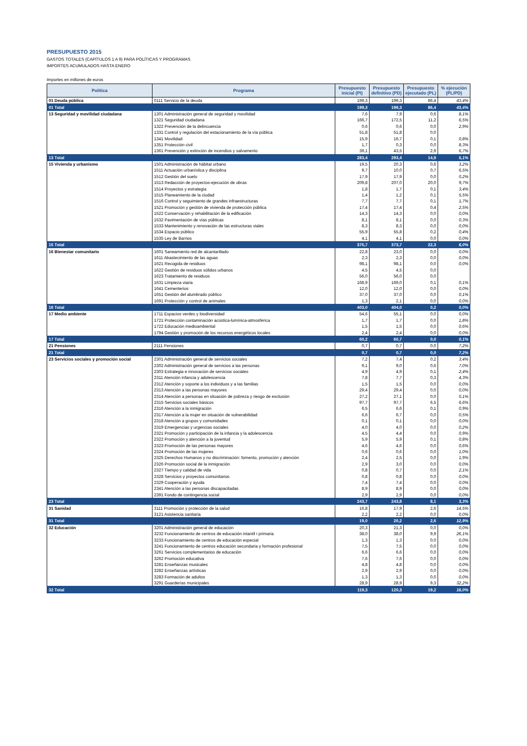PRESUPUESTO 2015
GASTOS TOTALES (CAPÍTULOS 1 A 9) PARA POLÍTICAS Y PROGRAMAS
IMPORTES ACUMULADOS HASTA ENERO
Importes en millones de euros
| Política | Programa | Presupuesto inicial (PI) | Presupuesto definitivo (PD) | Presupuesto ejecutado (PL) | % ejecución (PL/PD) |
| --- | --- | --- | --- | --- | --- |
| 01 Deuda pública | 0111 Servicio de la deuda | 199,3 | 199,3 | 86,4 | 43,4% |
| 01 Total | | 199,3 | 199,3 | 86,4 | 43,4% |
| 13 Seguridad y movilidad ciudadana | 1301 Administración general de seguridad y movilidad | 7,6 | 7,9 | 0,6 | 8,1% |
| | 1321 Seguridad ciudadana | 166,7 | 172,5 | 11,2 | 6,5% |
| | 1322 Prevención de la delincuencia | 0,6 | 0,6 | 0,0 | 2,9% |
| | 1331 Control y regulación del estacionamiento de la vía pública | 51,8 | 51,8 | 0,0 | |
| | 1341 Movilidad | 15,9 | 16,7 | 0,1 | 0,8% |
| | 1351 Protección civil | 1,7 | 0,3 | 0,0 | 8,3% |
| | 1361 Prevención y extinción de incendios y salvamento | 39,1 | 43,5 | 2,9 | 6,7% |
| 13 Total | | 283,4 | 293,4 | 14,9 | 5,1% |
| 15 Vivienda y urbanismo | 1501 Administración de hábitat urbano | 19,5 | 20,3 | 0,6 | 3,2% |
| | 1511 Actuación urbanística y disciplina | 9,7 | 10,0 | 0,7 | 6,5% |
| | 1512 Gestión del suelo | 17,9 | 17,9 | 0,0 | 0,2% |
| | 1513 Redacción de proyectos-ejecución de obras | 209,8 | 207,0 | 20,0 | 9,7% |
| | 1514 Proyectos y estrategia | 1,8 | 1,7 | 0,1 | 3,4% |
| | 1515 Planeamiento de la ciudad | 1,4 | 1,2 | 0,1 | 5,5% |
| | 1516 Control y seguimiento de grandes infraestructuras | 7,7 | 7,7 | 0,1 | 1,7% |
| | 1521 Promoción y gestión de vivienda de protección pública | 17,4 | 17,4 | 0,4 | 2,5% |
| | 1522 Conservación y rehabilitación de la edificación | 14,3 | 14,3 | 0,0 | 0,0% |
| | 1532 Pavimentación de vías públicas | 8,1 | 8,1 | 0,0 | 0,3% |
| | 1533 Mantenimiento y renovación de las estructuras viales | 8,3 | 8,3 | 0,0 | 0,0% |
| | 1534 Espacio público | 55,9 | 55,8 | 0,2 | 0,4% |
| | 1535 Ley de Barrios | 4,1 | 4,1 | 0,0 | 0,0% |
| 15 Total | | 375,7 | 373,7 | 22,3 | 6,0% |
| 16 Bienestar comunitario | 1601 Saneamiento red de alcantarillado | 22,8 | 23,0 | 0,0 | 0,0% |
| | 1611 Abastecimiento de las aguas | 2,3 | 2,3 | 0,0 | 0,0% |
| | 1621 Recogida de residuos | 98,1 | 98,1 | 0,0 | 0,0% |
| | 1622 Gestión de residuos sólidos urbanos | 4,5 | 4,5 | 0,0 | |
| | 1623 Tratamiento de residuos | 56,0 | 56,0 | 0,0 | |
| | 1631 Limpieza viaria | 168,9 | 169,0 | 0,1 | 0,1% |
| | 1641 Cementerios | 12,0 | 12,0 | 0,0 | 0,0% |
| | 1651 Gestión del alumbrado público | 37,0 | 37,0 | 0,0 | 0,1% |
| | 1691 Protección y control de animales | 1,3 | 2,1 | 0,0 | 0,0% |
| 16 Total | | 403,0 | 404,0 | 0,2 | 0,0% |
| 17 Medio ambiente | 1711 Espacios verdes y biodiversidad | 54,6 | 55,1 | 0,0 | 0,0% |
| | 1721 Protección contaminación acústica-lumínica-atmosférica | 1,7 | 1,7 | 0,0 | 1,8% |
| | 1722 Educación medioambiental | 1,5 | 1,5 | 0,0 | 0,6% |
| | 1794 Gestión y promoción de los recursos energéticos locales | 2,4 | 2,4 | 0,0 | 0,0% |
| 17 Total | | 60,2 | 60,7 | 0,0 | 0,1% |
| 21 Pensiones | 2111 Pensiones | 0,7 | 0,7 | 0,0 | 7,2% |
| 21 Total | | 0,7 | 0,7 | 0,0 | 7,2% |
| 23 Servicios sociales y promoción social | 2301 Administración general de servicios sociales | 7,2 | 7,4 | 0,2 | 3,4% |
| | 2302 Administración general de servicios a las personas | 9,1 | 9,0 | 0,6 | 7,0% |
| | 2303 Estrategia e innovación de servicios sociales | 4,9 | 4,9 | 0,1 | 2,4% |
| | 2311 Atención infancia y adolescencia | 7,8 | 7,7 | 0,3 | 4,3% |
| | 2312 Atención y soporte a los individuos y a las familias | 1,5 | 1,5 | 0,0 | 0,0% |
| | 2313 Atención a las personas mayores | 29,4 | 29,4 | 0,0 | 0,0% |
| | 2314 Atención a personas en situación de pobreza y riesgo de exclusión | 27,2 | 27,1 | 0,0 | 0,1% |
| | 2315 Servicios sociales básicos | 97,7 | 97,7 | 6,5 | 6,6% |
| | 2316 Atención a la inmigración | 6,5 | 6,6 | 0,1 | 0,9% |
| | 2317 Atención a la mujer en situación de vulnerabilidad | 6,6 | 6,7 | 0,0 | 0,5% |
| | 2318 Atención a grupos y comunidades | 0,1 | 0,1 | 0,0 | 0,0% |
| | 2319 Emergencias y urgencias sociales | 4,0 | 4,0 | 0,0 | 0,2% |
| | 2321 Promoción y participación de la infancia y la adolescencia | 4,5 | 4,4 | 0,0 | 0,9% |
| | 2322 Promoción y atención a la juventud | 5,9 | 5,9 | 0,1 | 0,8% |
| | 2323 Promoción de las personas mayores | 4,6 | 4,6 | 0,0 | 0,6% |
| | 2324 Promoción de las mujeres | 0,6 | 0,6 | 0,0 | 1,0% |
| | 2325 Derechos Humanos y no discriminación: fomento, promoción y atención | 2,4 | 2,5 | 0,0 | 1,9% |
| | 2326 Promoción social de la inmigración | 2,9 | 3,0 | 0,0 | 0,0% |
| | 2327 Tiempo y calidad de vida | 0,8 | 0,7 | 0,0 | 2,1% |
| | 2328 Servicios y proyectos comunitarios | 0,8 | 0,8 | 0,0 | 0,0% |
| | 2329 Cooperación y ayuda | 7,4 | 7,4 | 0,0 | 0,0% |
| | 2341 Atención a las personas discapacitadas | 8,9 | 8,9 | 0,0 | 0,0% |
| | 2391 Fondo de contingencia social | 2,9 | 2,9 | 0,0 | 0,0% |
| 23 Total | | 243,7 | 243,8 | 8,1 | 3,3% |
| 31 Sanidad | 3111 Promoción y protección de la salud | 16,8 | 17,9 | 2,6 | 14,5% |
| | 3121 Asistencia sanitaria | 2,2 | 2,2 | 0,0 | 0,0% |
| 31 Total | | 19,0 | 20,2 | 2,6 | 12,9% |
| 32 Educación | 3201 Administración general de educación | 20,3 | 21,3 | 0,0 | 0,0% |
| | 3232 Funcionamiento de centros de educación intantil i primaria | 38,0 | 38,0 | 9,9 | 26,1% |
| | 3233 Funcionamiento de centros de educación especial | 1,3 | 1,3 | 0,0 | 0,0% |
| | 3241 Funcionamiento de centros educación secundaria y formación profesional | 7,5 | 7,5 | 0,0 | 0,0% |
| | 3261 Servicios complementarios de educación | 6,6 | 6,6 | 0,0 | 0,0% |
| | 3262 Promoción educativa | 7,6 | 7,6 | 0,0 | 0,0% |
| | 3281 Enseñanzas musicales | 4,8 | 4,8 | 0,0 | 0,0% |
| | 3282 Enseñanzas artísticas | 2,9 | 2,9 | 0,0 | 0,0% |
| | 3283 Formación de adultos | 1,3 | 1,3 | 0,0 | 0,0% |
| | 3291 Guarderías municipales | 28,9 | 28,9 | 9,3 | 32,2% |
| 32 Total | | 119,3 | 120,3 | 19,2 | 16,0% |